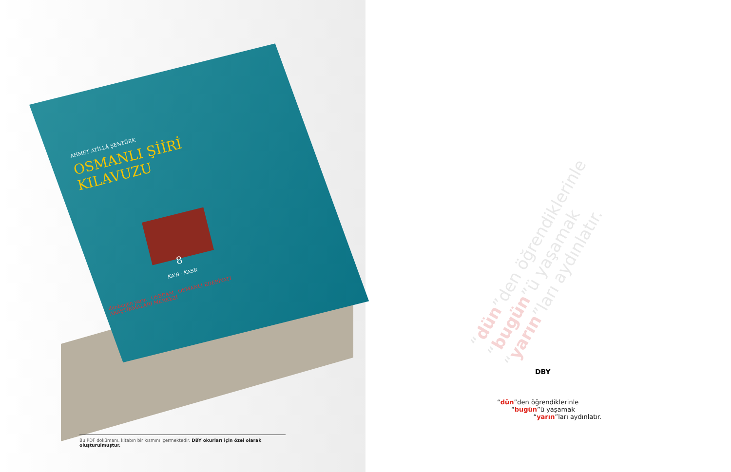AHMET ATİLLÂ ŞENTÜRK
OSMANLI ŞİİRİ KILAVUZU
8
KA'B - KASR
dünbugün yarın · OSEDAM · OSMANLI EDEBİYATI ARAŞTIRMALARI MERKEZİ
Bu PDF dokümanı, kitabın bir kısmını içermektedir. DBY okurları için özel olarak oluşturulmuştur.
“dün”den öğrendiklerinle
“bugün”ü yaşamak
“yarın”ları aydınlatır.
DBY
“dün”den öğrendiklerinle
“bugün”ü yaşamak
“yarın”ları aydınlatır.